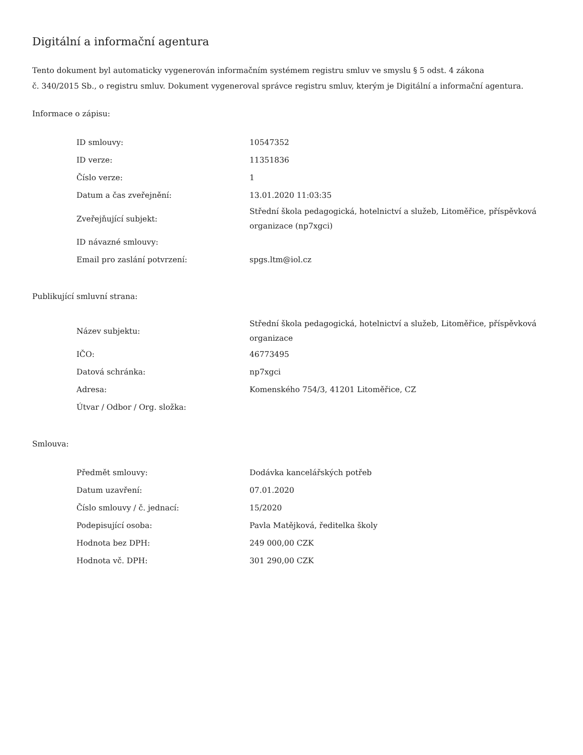Digitální a informační agentura
Tento dokument byl automaticky vygenerován informačním systémem registru smluv ve smyslu § 5 odst. 4 zákona
č. 340/2015 Sb., o registru smluv. Dokument vygeneroval správce registru smluv, kterým je Digitální a informační agentura.
Informace o zápisu:
| ID smlouvy: | 10547352 |
| ID verze: | 11351836 |
| Číslo verze: | 1 |
| Datum a čas zveřejnění: | 13.01.2020 11:03:35 |
| Zveřejňující subjekt: | Střední škola pedagogická, hotelnictví a služeb, Litoměřice, příspěvková organizace (np7xgci) |
| ID návazné smlouvy: | |
| Email pro zaslání potvrzení: | spgs.ltm@iol.cz |
Publikující smluvní strana:
| Název subjektu: | Střední škola pedagogická, hotelnictví a služeb, Litoměřice, příspěvková organizace |
| IČO: | 46773495 |
| Datová schránka: | np7xgci |
| Adresa: | Komenského 754/3, 41201 Litoměřice, CZ |
| Útvar / Odbor / Org. složka: | |
Smlouva:
| Předmět smlouvy: | Dodávka kancelářských potřeb |
| Datum uzavření: | 07.01.2020 |
| Číslo smlouvy / č. jednací: | 15/2020 |
| Podepisující osoba: | Pavla Matějková, ředitelka školy |
| Hodnota bez DPH: | 249 000,00 CZK |
| Hodnota vč. DPH: | 301 290,00 CZK |